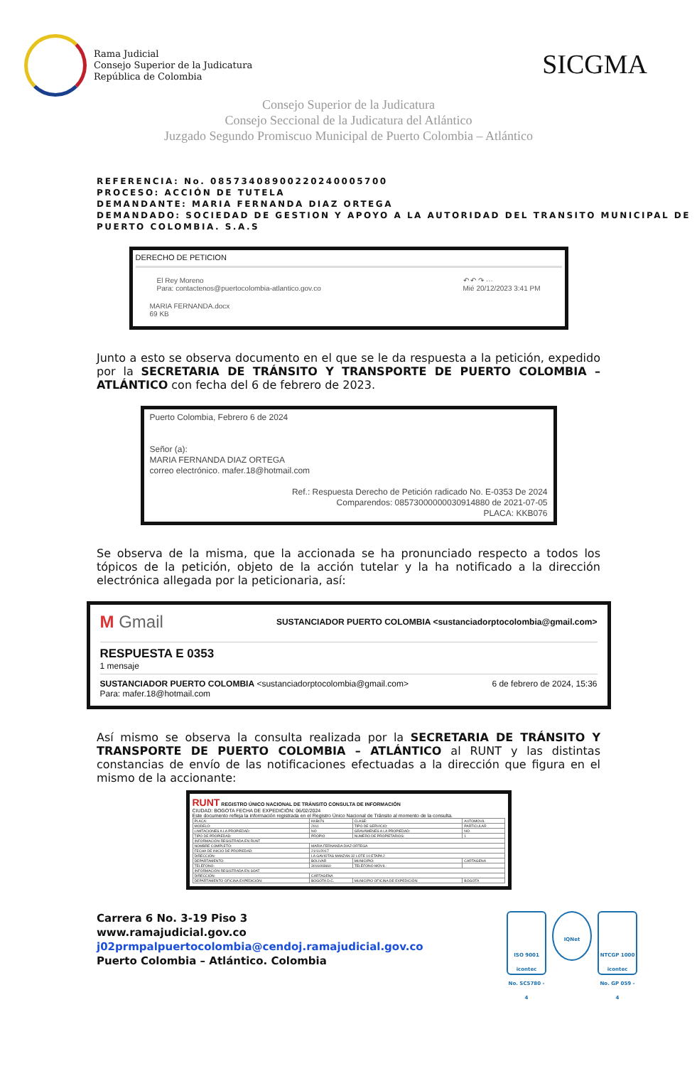Rama Judicial
Consejo Superior de la Judicatura
República de Colombia
SICGMA
Consejo Superior de la Judicatura
Consejo Seccional de la Judicatura del Atlántico
Juzgado Segundo Promiscuo Municipal de Puerto Colombia – Atlántico
REFERENCIA: No. 08573408900220240005700
PROCESO: ACCIÓN DE TUTELA
DEMANDANTE: MARIA FERNANDA DIAZ ORTEGA
DEMANDADO: SOCIEDAD DE GESTION Y APOYO A LA AUTORIDAD DEL TRANSITO MUNICIPAL DE PUERTO COLOMBIA. S.A.S
DERECHO DE PETICION
El Rey Moreno
Para: contactenos@puertocolombia-atlantico.gov.co
↶ ↶ ↷ ···
Mié 20/12/2023 3:41 PM
MARIA FERNANDA.docx
69 KB
Junto a esto se observa documento en el que se le da respuesta a la petición, expedido por la SECRETARIA DE TRÁNSITO Y TRANSPORTE DE PUERTO COLOMBIA – ATLÁNTICO con fecha del 6 de febrero de 2023.
Puerto Colombia, Febrero 6 de 2024
Señor (a):
MARIA FERNANDA DIAZ ORTEGA
correo electrónico. mafer.18@hotmail.com
Ref.: Respuesta Derecho de Petición radicado No. E-0353 De 2024
Comparendos: 08573000000030914880 de 2021-07-05
PLACA: KKB076
Se observa de la misma, que la accionada se ha pronunciado respecto a todos los tópicos de la petición, objeto de la acción tutelar y la ha notificado a la dirección electrónica allegada por la peticionaria, así:
M Gmail SUSTANCIADOR PUERTO COLOMBIA <sustanciadorptocolombia@gmail.com>
RESPUESTA E 0353
1 mensaje
SUSTANCIADOR PUERTO COLOMBIA <sustanciadorptocolombia@gmail.com> 6 de febrero de 2024, 15:36
Para: mafer.18@hotmail.com
Así mismo se observa la consulta realizada por la SECRETARIA DE TRÁNSITO Y TRANSPORTE DE PUERTO COLOMBIA – ATLÁNTICO al RUNT y las distintas constancias de envío de las notificaciones efectuadas a la dirección que figura en el mismo de la accionante:
RUNT REGISTRO ÚNICO NACIONAL DE TRÁNSITO CONSULTA DE INFORMACIÓN
CIUDAD: BOGOTA FECHA DE EXPEDICIÓN: 06/02/2024
Este documento refleja la información registrada en el Registro Único Nacional de Tránsito al momento de la consulta.
| PLACA: | KKB076 | CLASE: | AUTOMOVIL |
| MODELO: | 2011 | TIPO DE SERVICIO: | PARTICULAR |
| LIMITACIONES A LA PROPIEDAD: | NO | GRAVÁMENES A LA PROPIEDAD: | NO |
| TIPO DE PROPIEDAD: | PROPIO | NÚMERO DE PROPIETARIOS: | 1 |
| INFORMACIÓN REGISTRADA EN RUNT | | | |
| NOMBRE COMPLETO: | MARIA FERNANDA DIAZ ORTEGA | | |
| FECHA DE INICIO DE PROPIEDAD: | 21/11/2017 | | |
| DIRECCIÓN: | LA GAVIOTAS MANZAN 32 LOTE 10 ETAPA 2 | | |
| DEPARTAMENTO: | BOLIVAR | MUNICIPIO: | CARTAGENA |
| TELÉFONO: | 3016093660 | TELÉFONO MÓVIL: | |
| INFORMACIÓN REGISTRADA EN SOAT | | | |
| DIRECCIÓN: | CARTAGENA | | |
| DEPARTAMENTO OFICINA EXPEDICIÓN: | BOGOTA D.C. | MUNICIPIO OFICINA DE EXPEDICIÓN: | BOGOTA |
Carrera 6 No. 3-19 Piso 3
www.ramajudicial.gov.co
j02prmpalpuertocolombia@cendoj.ramajudicial.gov.co
Puerto Colombia – Atlántico. Colombia
ISO 9001
icontec
No. SC5780 - 4
IQNet
NTCGP 1000
icontec
No. GP 059 - 4